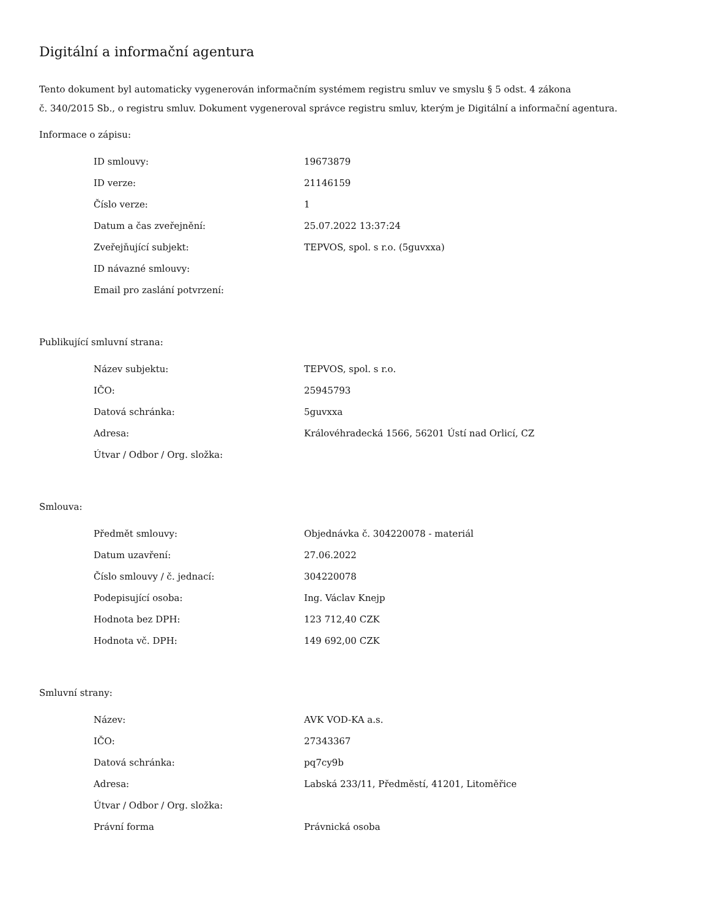Digitální a informační agentura
Tento dokument byl automaticky vygenerován informačním systémem registru smluv ve smyslu § 5 odst. 4 zákona
č. 340/2015 Sb., o registru smluv. Dokument vygeneroval správce registru smluv, kterým je Digitální a informační agentura.
Informace o zápisu:
| ID smlouvy: | 19673879 |
| ID verze: | 21146159 |
| Číslo verze: | 1 |
| Datum a čas zveřejnění: | 25.07.2022 13:37:24 |
| Zveřejňující subjekt: | TEPVOS, spol. s r.o. (5guvxxa) |
| ID návazné smlouvy: | |
| Email pro zaslání potvrzení: | |
Publikující smluvní strana:
| Název subjektu: | TEPVOS, spol. s r.o. |
| IČO: | 25945793 |
| Datová schránka: | 5guvxxa |
| Adresa: | Královéhradecká 1566, 56201 Ústí nad Orlicí, CZ |
| Útvar / Odbor / Org. složka: | |
Smlouva:
| Předmět smlouvy: | Objednávka č. 304220078 - materiál |
| Datum uzavření: | 27.06.2022 |
| Číslo smlouvy / č. jednací: | 304220078 |
| Podepisující osoba: | Ing. Václav Knejp |
| Hodnota bez DPH: | 123 712,40 CZK |
| Hodnota vč. DPH: | 149 692,00 CZK |
Smluvní strany:
| Název: | AVK VOD-KA a.s. |
| IČO: | 27343367 |
| Datová schránka: | pq7cy9b |
| Adresa: | Labská 233/11, Předměstí, 41201, Litoměřice |
| Útvar / Odbor / Org. složka: | |
| Právní forma | Právnická osoba |